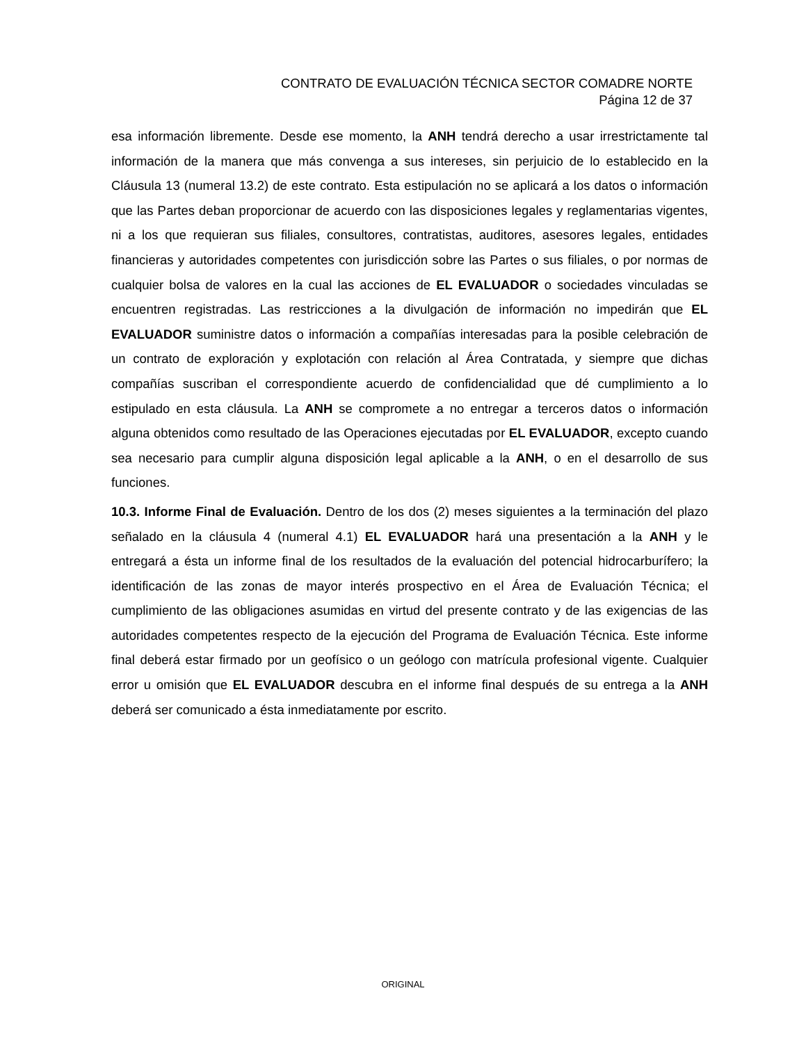CONTRATO DE EVALUACIÓN TÉCNICA SECTOR COMADRE NORTE
Página 12 de 37
esa información libremente. Desde ese momento, la ANH tendrá derecho a usar irrestrictamente tal información de la manera que más convenga a sus intereses, sin perjuicio de lo establecido en la Cláusula 13 (numeral 13.2) de este contrato. Esta estipulación no se aplicará a los datos o información que las Partes deban proporcionar de acuerdo con las disposiciones legales y reglamentarias vigentes, ni a los que requieran sus filiales, consultores, contratistas, auditores, asesores legales, entidades financieras y autoridades competentes con jurisdicción sobre las Partes o sus filiales, o por normas de cualquier bolsa de valores en la cual las acciones de EL EVALUADOR o sociedades vinculadas se encuentren registradas. Las restricciones a la divulgación de información no impedirán que EL EVALUADOR suministre datos o información a compañías interesadas para la posible celebración de un contrato de exploración y explotación con relación al Área Contratada, y siempre que dichas compañías suscriban el correspondiente acuerdo de confidencialidad que dé cumplimiento a lo estipulado en esta cláusula. La ANH se compromete a no entregar a terceros datos o información alguna obtenidos como resultado de las Operaciones ejecutadas por EL EVALUADOR, excepto cuando sea necesario para cumplir alguna disposición legal aplicable a la ANH, o en el desarrollo de sus funciones.
10.3. Informe Final de Evaluación. Dentro de los dos (2) meses siguientes a la terminación del plazo señalado en la cláusula 4 (numeral 4.1) EL EVALUADOR hará una presentación a la ANH y le entregará a ésta un informe final de los resultados de la evaluación del potencial hidrocarburífero; la identificación de las zonas de mayor interés prospectivo en el Área de Evaluación Técnica; el cumplimiento de las obligaciones asumidas en virtud del presente contrato y de las exigencias de las autoridades competentes respecto de la ejecución del Programa de Evaluación Técnica. Este informe final deberá estar firmado por un geofísico o un geólogo con matrícula profesional vigente. Cualquier error u omisión que EL EVALUADOR descubra en el informe final después de su entrega a la ANH deberá ser comunicado a ésta inmediatamente por escrito.
ORIGINAL